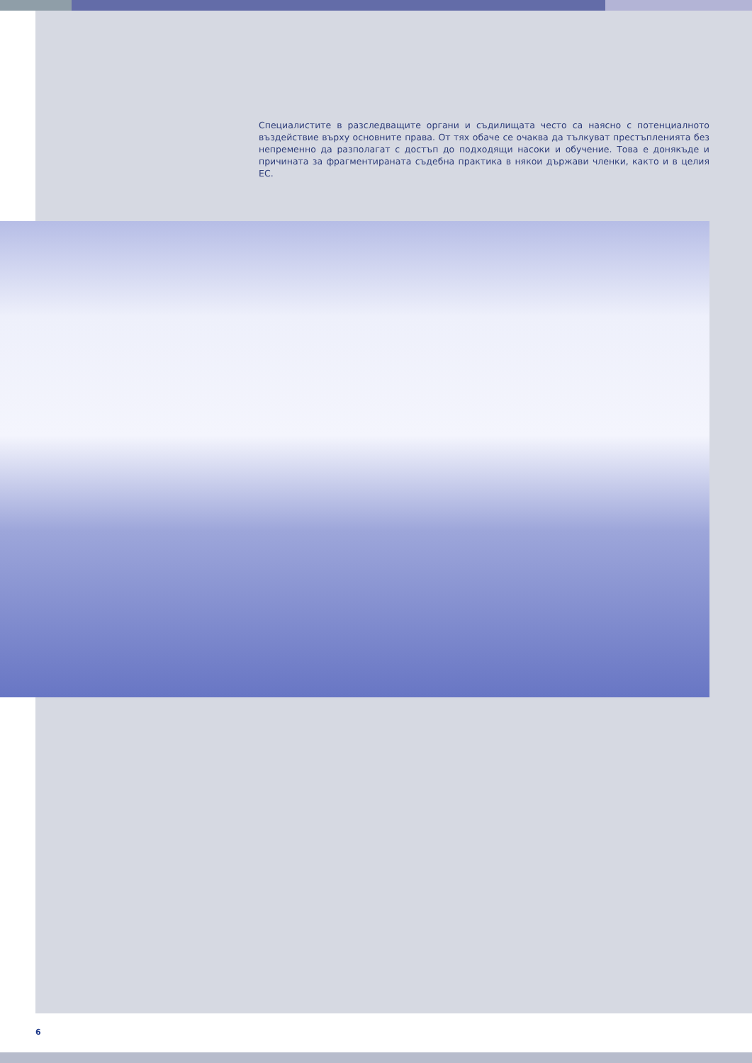Специалистите в разследващите органи и съдилищата често са наясно с потенциалното въздействие върху основните права. От тях обаче се очаква да тълкуват престъпленията без непременно да разполагат с достъп до подходящи насоки и обучение. Това е донякъде и причината за фрагментираната съдебна практика в някои държави членки, както и в целия ЕС.
6